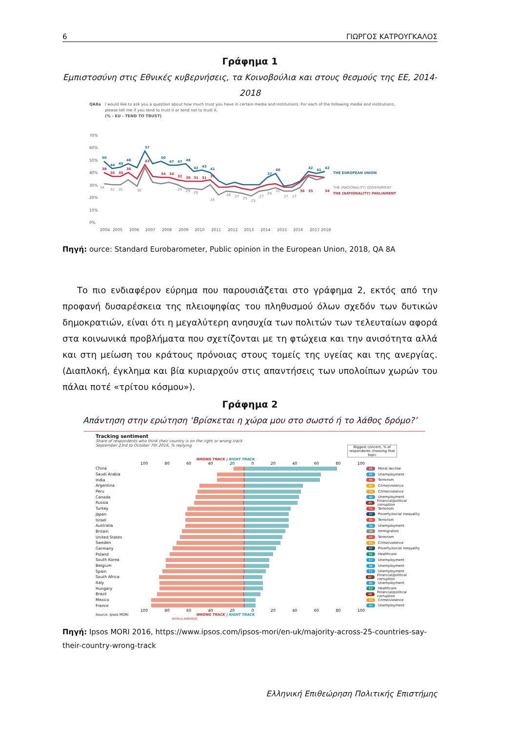6 ΓΙΩΡΓΟΣ ΚΑΤΡΟΥΓΚΑΛΟΣ
Γράφημα 1
Εμπιστοσύνη στις Εθνικές κυβερνήσεις, τα Κοινοβούλια και στους θεσμούς της ΕΕ, 2014-2018
QA8a
I would like to ask you a question about how much trust you have in certain media and institutions. For each of the following media and institutions,
please tell me if you tend to trust it or tend not to trust it.
(% - EU - TEND TO TRUST)
70%
60%
50%
40%
30%
20%
10%
0%
2004
2005
2006
2007
2008
2009
2010
2011
2012
2013
2014
2015
2016
2017
2018
50
44
45
48
57
50
47
47
48
42
43
41
37
40
42
41
42
THE EUROPEAN UNION
38
35
35
38
43
34
34
32
30
31
31
33
36
35
34
THE (NATIONALITY) PARLIAMENT
34
31
31
30
29
29
28
24
28
27
25
23
27
29
31
27
27
31
THE (NATIONALITY) GOVERNMENT
Πηγή: ource: Standard Eurobarometer, Public opinion in the European Union, 2018, QA 8A
Το πιο ενδιαφέρον εύρημα που παρουσιάζεται στο γράφημα 2, εκτός από την προφανή δυσαρέσκεια της πλειοψηφίας του πληθυσμού όλων σχεδόν των δυτικών δημοκρατιών, είναι ότι η μεγαλύτερη ανησυχία των πολιτών των τελευταίων αφορά στα κοινωνικά προβλήματα που σχετίζονται με τη φτώχεια και την ανισότητα αλλά και στη μείωση του κράτους πρόνοιας στους τομείς της υγείας και της ανεργίας. (Διαπλοκή, έγκλημα και βία κυριαρχούν στις απαντήσεις των υπολοίπων χωρών του πάλαι ποτέ «τρίτου κόσμου»).
Γράφημα 2
Απάντηση στην ερώτηση ‘Βρίσκεται η χώρα μου στο σωστό ή το λάθος δρόμο?’
Tracking sentiment
Share of respondents who think their country is on the right or wrong track
September 23rd to October 7th 2016, % replying
Biggest concern, % of respondents choosing that topic
WRONG TRACK | RIGHT TRACK
100 80 60 40 20 0 20 40 60 80 100
China
41 Moral decline
Saudi Arabia
45 Unemployment
India
46 Terrorism
Argentina
64 Crime/violence
Peru
75 Crime/violence
Canada
40 Unemployment
Russia
49 Financial/political corruption
Turkey
74 Terrorism
Japan
37 Poverty/social inequality
Israel
49 Terrorism
Australia
39 Unemployment
Britain
36 Immigration
United States
41 Terrorism
Sweden
49 Crime/violence
Germany
47 Poverty/social inequality
Poland
51 Healthcare
South Korea
57 Unemployment
Belgium
38 Unemployment
Spain
71 Unemployment
South Africa
61 Financial/political corruption
Italy
65 Unemployment
Hungary
63 Healthcare
Brazil
48 Financial/political corruption
Mexico
70 Crime/violence
France
50 Unemployment
100 80 60 40 20 0 20 40 60 80 100
Source: Ipsos MORI WRONG TRACK | RIGHT TRACK
WORLD AVERAGE
Πηγή: Ipsos MORI 2016, https://www.ipsos.com/ipsos-mori/en-uk/majority-across-25-countries-say-their-country-wrong-track
Ελληνική Επιθεώρηση Πολιτικής Επιστήμης